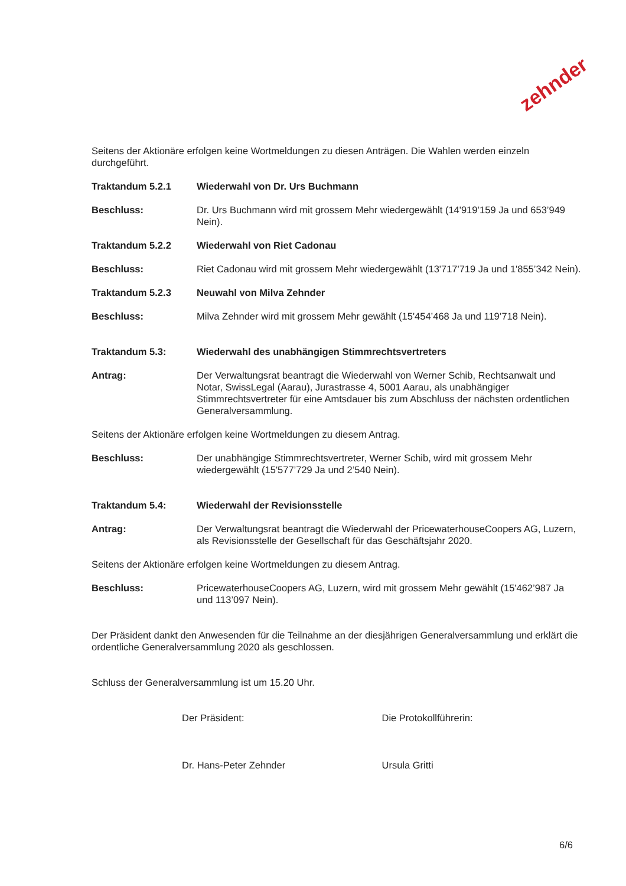zehnder
Seitens der Aktionäre erfolgen keine Wortmeldungen zu diesen Anträgen. Die Wahlen werden einzeln durchgeführt.
Traktandum 5.2.1 Wiederwahl von Dr. Urs Buchmann
Beschluss: Dr. Urs Buchmann wird mit grossem Mehr wiedergewählt (14'919’159 Ja und 653’949 Nein).
Traktandum 5.2.2 Wiederwahl von Riet Cadonau
Beschluss: Riet Cadonau wird mit grossem Mehr wiedergewählt (13'717'719 Ja und 1'855’342 Nein).
Traktandum 5.2.3 Neuwahl von Milva Zehnder
Beschluss: Milva Zehnder wird mit grossem Mehr gewählt (15'454’468 Ja und 119’718 Nein).
Traktandum 5.3: Wiederwahl des unabhängigen Stimmrechtsvertreters
Antrag: Der Verwaltungsrat beantragt die Wiederwahl von Werner Schib, Rechtsanwalt und Notar, SwissLegal (Aarau), Jurastrasse 4, 5001 Aarau, als unabhängiger Stimmrechtsvertreter für eine Amtsdauer bis zum Abschluss der nächsten ordentlichen Generalversammlung.
Seitens der Aktionäre erfolgen keine Wortmeldungen zu diesem Antrag.
Beschluss: Der unabhängige Stimmrechtsvertreter, Werner Schib, wird mit grossem Mehr wiedergewählt (15'577’729 Ja und 2’540 Nein).
Traktandum 5.4: Wiederwahl der Revisionsstelle
Antrag: Der Verwaltungsrat beantragt die Wiederwahl der PricewaterhouseCoopers AG, Luzern, als Revisionsstelle der Gesellschaft für das Geschäftsjahr 2020.
Seitens der Aktionäre erfolgen keine Wortmeldungen zu diesem Antrag.
Beschluss: PricewaterhouseCoopers AG, Luzern, wird mit grossem Mehr gewählt (15'462’987 Ja und 113’097 Nein).
Der Präsident dankt den Anwesenden für die Teilnahme an der diesjährigen Generalversammlung und erklärt die ordentliche Generalversammlung 2020 als geschlossen.
Schluss der Generalversammlung ist um 15.20 Uhr.
Der Präsident:
Dr. Hans-Peter Zehnder
Die Protokollführerin:
Ursula Gritti
6/6